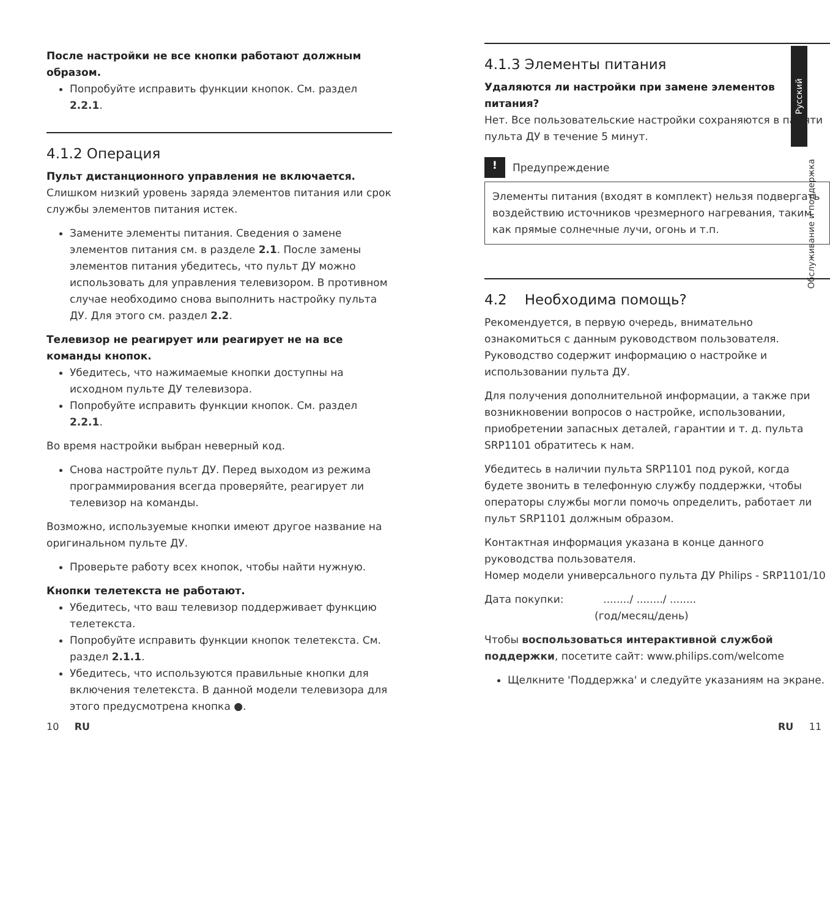После настройки не все кнопки работают должным образом.
Попробуйте исправить функции кнопок. См. раздел 2.2.1.
4.1.2 Операция
Пульт дистанционного управления не включается.
Слишком низкий уровень заряда элементов питания или срок службы элементов питания истек.
Замените элементы питания. Сведения о замене элементов питания см. в разделе 2.1. После замены элементов питания убедитесь, что пульт ДУ можно использовать для управления телевизором. В противном случае необходимо снова выполнить настройку пульта ДУ. Для этого см. раздел 2.2.
Телевизор не реагирует или реагирует не на все команды кнопок.
Убедитесь, что нажимаемые кнопки доступны на исходном пульте ДУ телевизора.
Попробуйте исправить функции кнопок. См. раздел 2.2.1.
Во время настройки выбран неверный код.
Снова настройте пульт ДУ. Перед выходом из режима программирования всегда проверяйте, реагирует ли телевизор на команды.
Возможно, используемые кнопки имеют другое название на оригинальном пульте ДУ.
Проверьте работу всех кнопок, чтобы найти нужную.
Кнопки телетекста не работают.
Убедитесь, что ваш телевизор поддерживает функцию телетекста.
Попробуйте исправить функции кнопок телетекста. См. раздел 2.1.1.
Убедитесь, что используются правильные кнопки для включения телетекста. В данной модели телевизора для этого предусмотрена кнопка ●.
4.1.3 Элементы питания
Удаляются ли настройки при замене элементов питания?
Нет. Все пользовательские настройки сохраняются в памяти пульта ДУ в течение 5 минут.
! Предупреждение
Элементы питания (входят в комплект) нельзя подвергать воздействию источников чрезмерного нагревания, таким как прямые солнечные лучи, огонь и т.п.
4.2 Необходима помощь?
Рекомендуется, в первую очередь, внимательно ознакомиться с данным руководством пользователя. Руководство содержит информацию о настройке и использовании пульта ДУ.
Для получения дополнительной информации, а также при возникновении вопросов о настройке, использовании, приобретении запасных деталей, гарантии и т. д. пульта SRP1101 обратитесь к нам.
Убедитесь в наличии пульта SRP1101 под рукой, когда будете звонить в телефонную службу поддержки, чтобы операторы службы могли помочь определить, работает ли пульт SRP1101 должным образом.
Контактная информация указана в конце данного руководства пользователя.
Номер модели универсального пульта ДУ Philips - SRP1101/10
Дата покупки: ......../ ......../ ........
(год/месяц/день)
Чтобы воспользоваться интерактивной службой поддержки, посетите сайт: www.philips.com/welcome
Щелкните 'Поддержка' и следуйте указаниям на экране.
Русский
Обслуживание и поддержка
10 RU RU 11